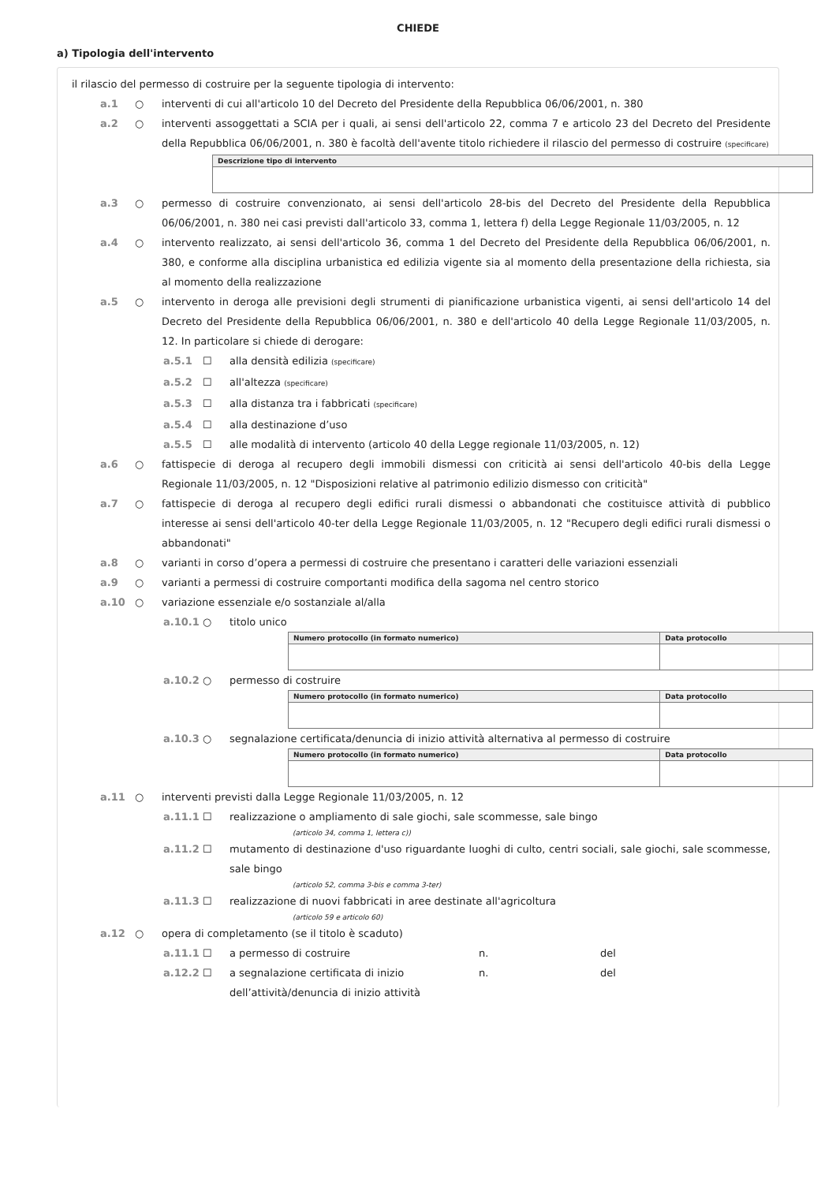CHIEDE
a) Tipologia dell'intervento
il rilascio del permesso di costruire per la seguente tipologia di intervento:
a.1 ○ interventi di cui all'articolo 10 del Decreto del Presidente della Repubblica 06/06/2001, n. 380
a.2 ○ interventi assoggettati a SCIA per i quali, ai sensi dell'articolo 22, comma 7 e articolo 23 del Decreto del Presidente della Repubblica 06/06/2001, n. 380 è facoltà dell'avente titolo richiedere il rilascio del permesso di costruire (specificare)
| Descrizione tipo di intervento |
| --- |
a.3 ○ permesso di costruire convenzionato, ai sensi dell'articolo 28-bis del Decreto del Presidente della Repubblica 06/06/2001, n. 380 nei casi previsti dall'articolo 33, comma 1, lettera f) della Legge Regionale 11/03/2005, n. 12
a.4 ○ intervento realizzato, ai sensi dell'articolo 36, comma 1 del Decreto del Presidente della Repubblica 06/06/2001, n. 380, e conforme alla disciplina urbanistica ed edilizia vigente sia al momento della presentazione della richiesta, sia al momento della realizzazione
a.5 ○ intervento in deroga alle previsioni degli strumenti di pianificazione urbanistica vigenti, ai sensi dell'articolo 14 del Decreto del Presidente della Repubblica 06/06/2001, n. 380 e dell'articolo 40 della Legge Regionale 11/03/2005, n. 12. In particolare si chiede di derogare:
a.5.1 ☐ alla densità edilizia (specificare)
a.5.2 ☐ all'altezza (specificare)
a.5.3 ☐ alla distanza tra i fabbricati (specificare)
a.5.4 ☐ alla destinazione d’uso
a.5.5 ☐ alle modalità di intervento (articolo 40 della Legge regionale 11/03/2005, n. 12)
a.6 ○ fattispecie di deroga al recupero degli immobili dismessi con criticità ai sensi dell'articolo 40-bis della Legge Regionale 11/03/2005, n. 12 "Disposizioni relative al patrimonio edilizio dismesso con criticità"
a.7 ○ fattispecie di deroga al recupero degli edifici rurali dismessi o abbandonati che costituisce attività di pubblico interesse ai sensi dell'articolo 40-ter della Legge Regionale 11/03/2005, n. 12 "Recupero degli edifici rurali dismessi o abbandonati"
a.8 ○ varianti in corso d’opera a permessi di costruire che presentano i caratteri delle variazioni essenziali
a.9 ○ varianti a permessi di costruire comportanti modifica della sagoma nel centro storico
a.10 ○ variazione essenziale e/o sostanziale al/alla
a.10.1 ○ titolo unico
| Numero protocollo (in formato numerico) | Data protocollo |
| --- | --- |
a.10.2 ○ permesso di costruire
| Numero protocollo (in formato numerico) | Data protocollo |
| --- | --- |
a.10.3 ○ segnalazione certificata/denuncia di inizio attività alternativa al permesso di costruire
| Numero protocollo (in formato numerico) | Data protocollo |
| --- | --- |
a.11 ○ interventi previsti dalla Legge Regionale 11/03/2005, n. 12
a.11.1 ☐ realizzazione o ampliamento di sale giochi, sale scommesse, sale bingo
(articolo 34, comma 1, lettera c))
a.11.2 ☐ mutamento di destinazione d'uso riguardante luoghi di culto, centri sociali, sale giochi, sale scommesse, sale bingo
(articolo 52, comma 3-bis e comma 3-ter)
a.11.3 ☐ realizzazione di nuovi fabbricati in aree destinate all'agricoltura
(articolo 59 e articolo 60)
a.12 ○ opera di completamento (se il titolo è scaduto)
a.11.1 ☐ a permesso di costruire n. del
a.12.2 ☐ a segnalazione certificata di inizio dell’attività/denuncia di inizio attività n. del